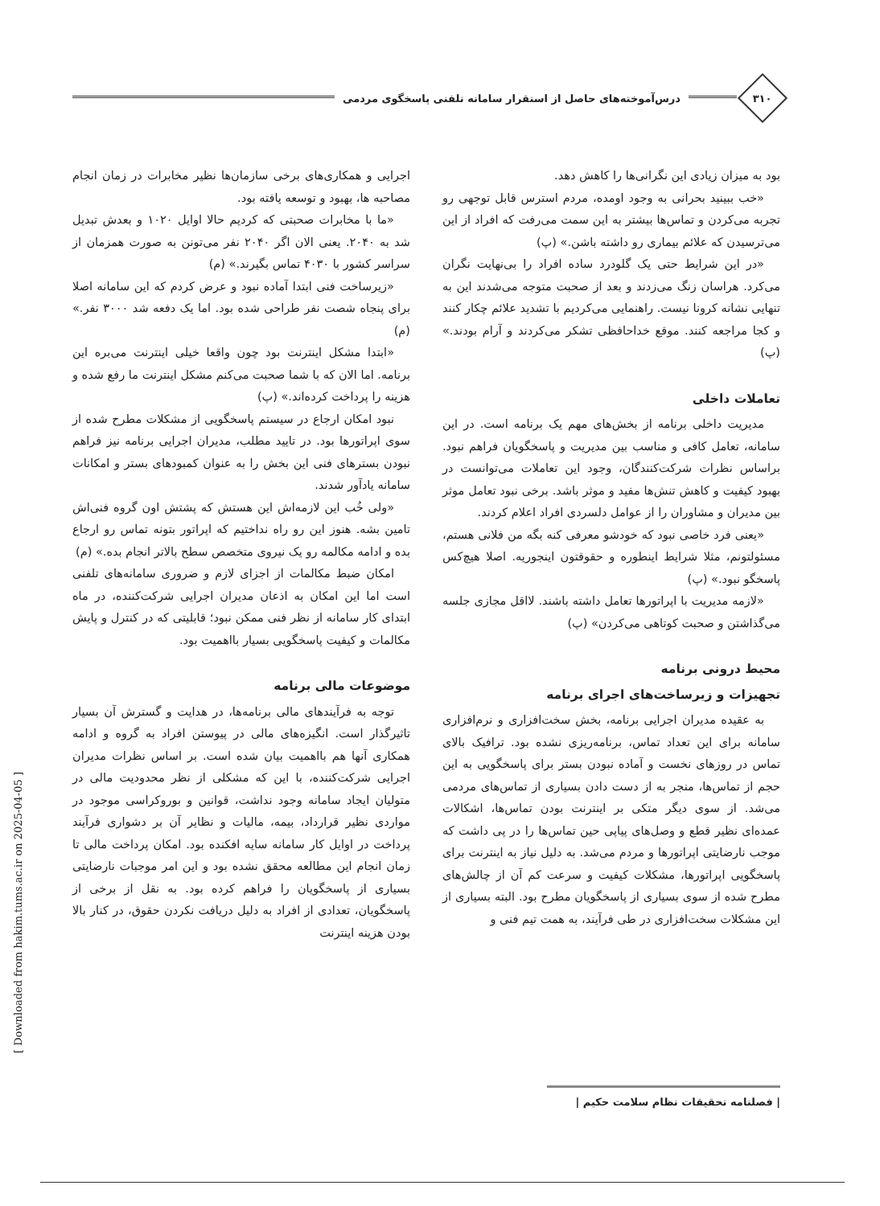۳۱۰
درس‌آموخته‌های حاصل از استقرار سامانه تلفنی پاسخگوی مردمی
بود به میزان زیادی این نگرانی‌ها را کاهش دهد.
«خب ببینید بحرانی به وجود اومده، مردم استرس قابل توجهی رو تجربه می‌کردن و تماس‌ها بیشتر به این سمت می‌رفت که افراد از این می‌ترسیدن که علائم بیماری رو داشته باشن.» (پ)
«در این شرایط حتی یک گلودرد ساده افراد را بی‌نهایت نگران می‌کرد. هراسان زنگ می‌زدند و بعد از صحبت متوجه می‌شدند این به تنهایی نشانه کرونا نیست. راهنمایی می‌کردیم با تشدید علائم چکار کنند و کجا مراجعه کنند. موقع خداحافظی تشکر می‌کردند و آرام بودند.» (پ)
تعاملات داخلی
مدیریت داخلی برنامه از بخش‌های مهم یک برنامه است. در این سامانه، تعامل کافی و مناسب بین مدیریت و پاسخگویان فراهم نبود. براساس نظرات شرکت‌کنندگان، وجود این تعاملات می‌توانست در بهبود کیفیت و کاهش تنش‌ها مفید و موثر باشد. برخی نبود تعامل موثر بین مدیران و مشاوران را از عوامل دلسردی افراد اعلام کردند.
«یعنی فرد خاصی نبود که خودشو معرفی کنه بگه من فلانی هستم، مسئولتونم، مثلا شرایط اینطوره و حقوقتون اینجوریه. اصلا هیچ‌کس پاسخگو نبود.» (پ)
«لازمه مدیریت با اپراتورها تعامل داشته باشند. لااقل مجازی جلسه می‌گذاشتن و صحبت کوتاهی می‌کردن» (پ)
محیط درونی برنامه
تجهیزات و زیرساخت‌های اجرای برنامه
به عقیده مدیران اجرایی برنامه، بخش سخت‌افزاری و نرم‌افزاری سامانه برای این تعداد تماس، برنامه‌ریزی نشده بود. ترافیک بالای تماس در روزهای نخست و آماده نبودن بستر برای پاسخگویی به این حجم از تماس‌ها، منجر به از دست دادن بسیاری از تماس‌های مردمی می‌شد. از سوی دیگر متکی بر اینترنت بودن تماس‌ها، اشکالات عمده‌ای نظیر قطع و وصل‌های پیاپی حین تماس‌ها را در پی داشت که موجب نارضایتی اپراتورها و مردم می‌شد. به دلیل نیاز به اینترنت برای پاسخگویی اپراتورها، مشکلات کیفیت و سرعت کم آن از چالش‌های مطرح شده از سوی بسیاری از پاسخگویان مطرح بود. البته بسیاری از این مشکلات سخت‌افزاری در طی فرآیند، به همت تیم فنی و
اجرایی و همکاری‌های برخی سازمان‌ها نظیر مخابرات در زمان انجام مصاحبه ها، بهبود و توسعه یافته بود.
«ما با مخابرات صحبتی که کردیم حالا اوایل ۱۰۲۰ و بعدش تبدیل شد به ۲۰۴۰. یعنی الان اگر ۲۰۴۰ نفر می‌تونن به صورت همزمان از سراسر کشور با ۴۰۳۰ تماس بگیرند.» (م)
«زیرساخت فنی ابتدا آماده نبود و عرض کردم که این سامانه اصلا برای پنجاه شصت نفر طراحی شده بود. اما یک دفعه شد ۳۰۰۰ نفر.» (م)
«ابتدا مشکل اینترنت بود چون واقعا خیلی اینترنت می‌بره این برنامه. اما الان که با شما صحبت می‌کنم مشکل اینترنت ما رفع شده و هزینه را پرداخت کرده‌اند.» (پ)
نبود امکان ارجاع در سیستم پاسخگویی از مشکلات مطرح شده از سوی اپراتورها بود. در تایید مطلب، مدیران اجرایی برنامه نیز فراهم نبودن بسترهای فنی این بخش را به عنوان کمبودهای بستر و امکانات سامانه یادآور شدند.
«ولی خُب این لازمه‌اش این هستش که پشتش اون گروه فنی‌اش تامین بشه. هنوز این رو راه نداختیم که اپراتور بتونه تماس رو ارجاع بده و ادامه مکالمه رو یک نیروی متخصص سطح بالاتر انجام بده.» (م)
امکان ضبط مکالمات از اجزای لازم و ضروری سامانه‌های تلفنی است اما این امکان به اذعان مدیران اجرایی شرکت‌کننده، در ماه ابتدای کار سامانه از نظر فنی ممکن نبود؛ قابلیتی که در کنترل و پایش مکالمات و کیفیت پاسخگویی بسیار بااهمیت بود.
موضوعات مالی برنامه
توجه به فرآیندهای مالی برنامه‌ها، در هدایت و گسترش آن بسیار تاثیرگذار است. انگیزه‌های مالی در پیوستن افراد به گروه و ادامه همکاری آنها هم بااهمیت بیان شده است. بر اساس نظرات مدیران اجرایی شرکت‌کننده، با این که مشکلی از نظر محدودیت مالی در متولیان ایجاد سامانه وجود نداشت، قوانین و بوروکراسی موجود در مواردی نظیر قرارداد، بیمه، مالیات و نظایر آن بر دشواری فرآیند پرداخت در اوایل کار سامانه سایه افکنده بود. امکان پرداخت مالی تا زمان انجام این مطالعه محقق نشده بود و این امر موجبات نارضایتی بسیاری از پاسخگویان را فراهم کرده بود. به نقل از برخی از پاسخگویان، تعدادی از افراد به دلیل دریافت نکردن حقوق، در کنار بالا بودن هزینه اینترنت
| فصلنامه تحقیقات نظام سلامت حکیم |
[ Downloaded from hakim.tums.ac.ir on 2025-04-05 ]